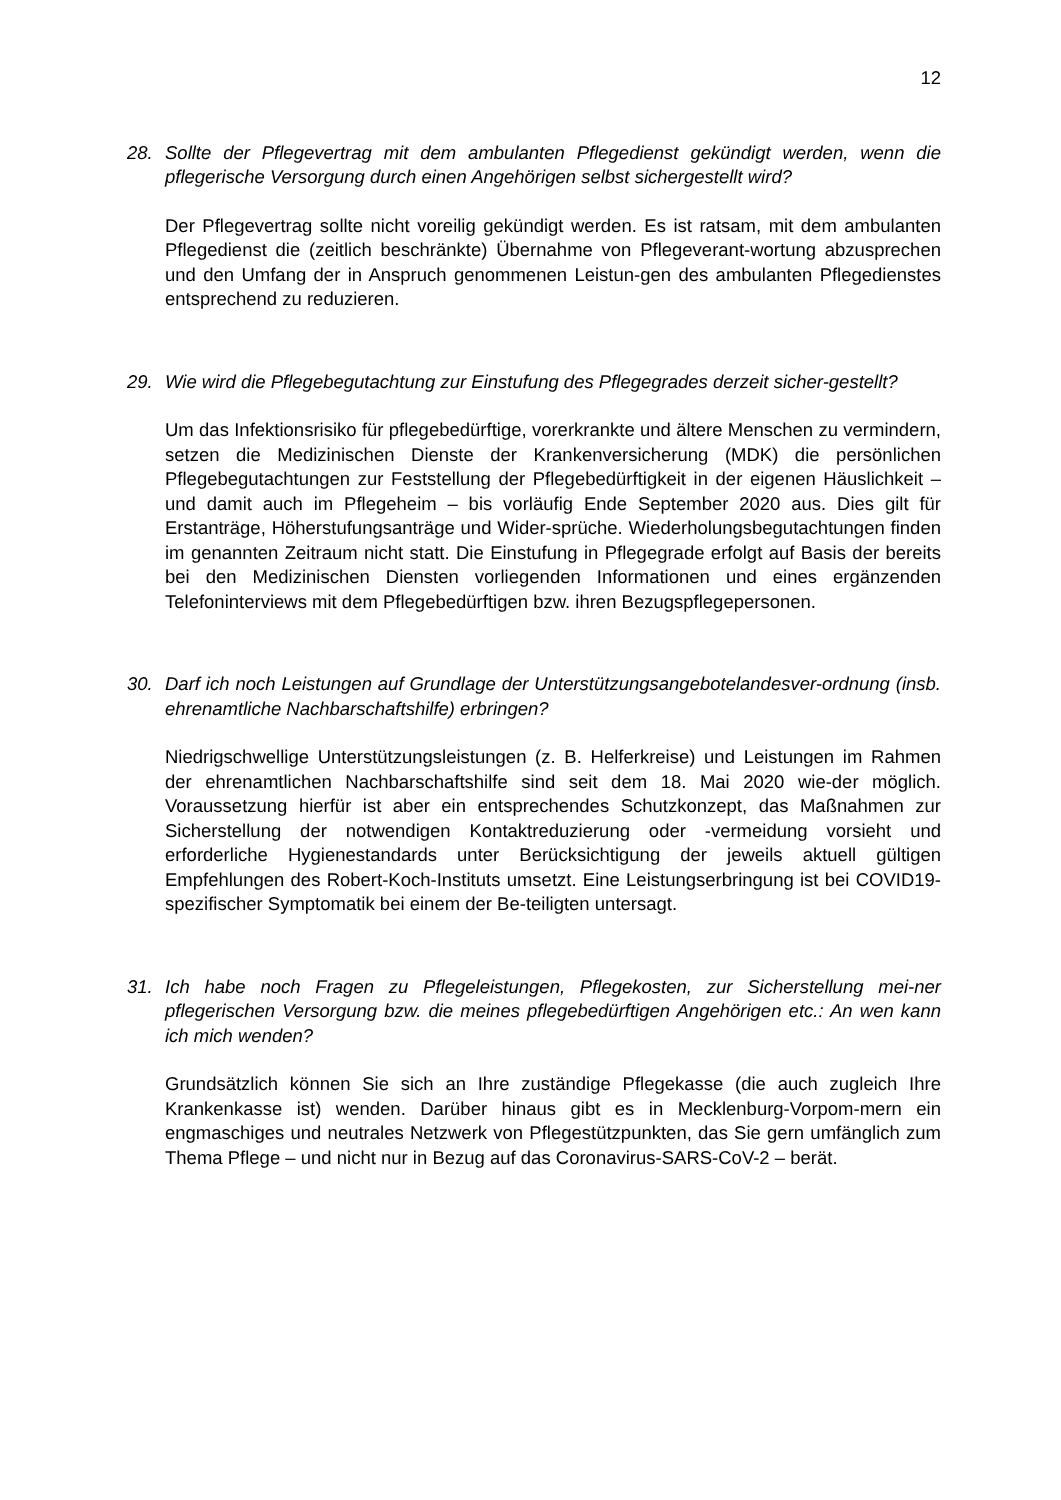12
28. Sollte der Pflegevertrag mit dem ambulanten Pflegedienst gekündigt werden, wenn die pflegerische Versorgung durch einen Angehörigen selbst sichergestellt wird?
Der Pflegevertrag sollte nicht voreilig gekündigt werden. Es ist ratsam, mit dem ambulanten Pflegedienst die (zeitlich beschränkte) Übernahme von Pflegeverant-wortung abzusprechen und den Umfang der in Anspruch genommenen Leistun-gen des ambulanten Pflegedienstes entsprechend zu reduzieren.
29. Wie wird die Pflegebegutachtung zur Einstufung des Pflegegrades derzeit sicher-gestellt?
Um das Infektionsrisiko für pflegebedürftige, vorerkrankte und ältere Menschen zu vermindern, setzen die Medizinischen Dienste der Krankenversicherung (MDK) die persönlichen Pflegebegutachtungen zur Feststellung der Pflegebedürftigkeit in der eigenen Häuslichkeit – und damit auch im Pflegeheim – bis vorläufig Ende September 2020 aus. Dies gilt für Erstanträge, Höherstufungsanträge und Wider-sprüche. Wiederholungsbegutachtungen finden im genannten Zeitraum nicht statt. Die Einstufung in Pflegegrade erfolgt auf Basis der bereits bei den Medizinischen Diensten vorliegenden Informationen und eines ergänzenden Telefoninterviews mit dem Pflegebedürftigen bzw. ihren Bezugspflegepersonen.
30. Darf ich noch Leistungen auf Grundlage der Unterstützungsangebotelandesver-ordnung (insb. ehrenamtliche Nachbarschaftshilfe) erbringen?
Niedrigschwellige Unterstützungsleistungen (z. B. Helferkreise) und Leistungen im Rahmen der ehrenamtlichen Nachbarschaftshilfe sind seit dem 18. Mai 2020 wie-der möglich. Voraussetzung hierfür ist aber ein entsprechendes Schutzkonzept, das Maßnahmen zur Sicherstellung der notwendigen Kontaktreduzierung oder -vermeidung vorsieht und erforderliche Hygienestandards unter Berücksichtigung der jeweils aktuell gültigen Empfehlungen des Robert-Koch-Instituts umsetzt. Eine Leistungserbringung ist bei COVID19-spezifischer Symptomatik bei einem der Be-teiligten untersagt.
31. Ich habe noch Fragen zu Pflegeleistungen, Pflegekosten, zur Sicherstellung mei-ner pflegerischen Versorgung bzw. die meines pflegebedürftigen Angehörigen etc.: An wen kann ich mich wenden?
Grundsätzlich können Sie sich an Ihre zuständige Pflegekasse (die auch zugleich Ihre Krankenkasse ist) wenden. Darüber hinaus gibt es in Mecklenburg-Vorpom-mern ein engmaschiges und neutrales Netzwerk von Pflegestützpunkten, das Sie gern umfänglich zum Thema Pflege – und nicht nur in Bezug auf das Coronavirus-SARS-CoV-2 – berät.